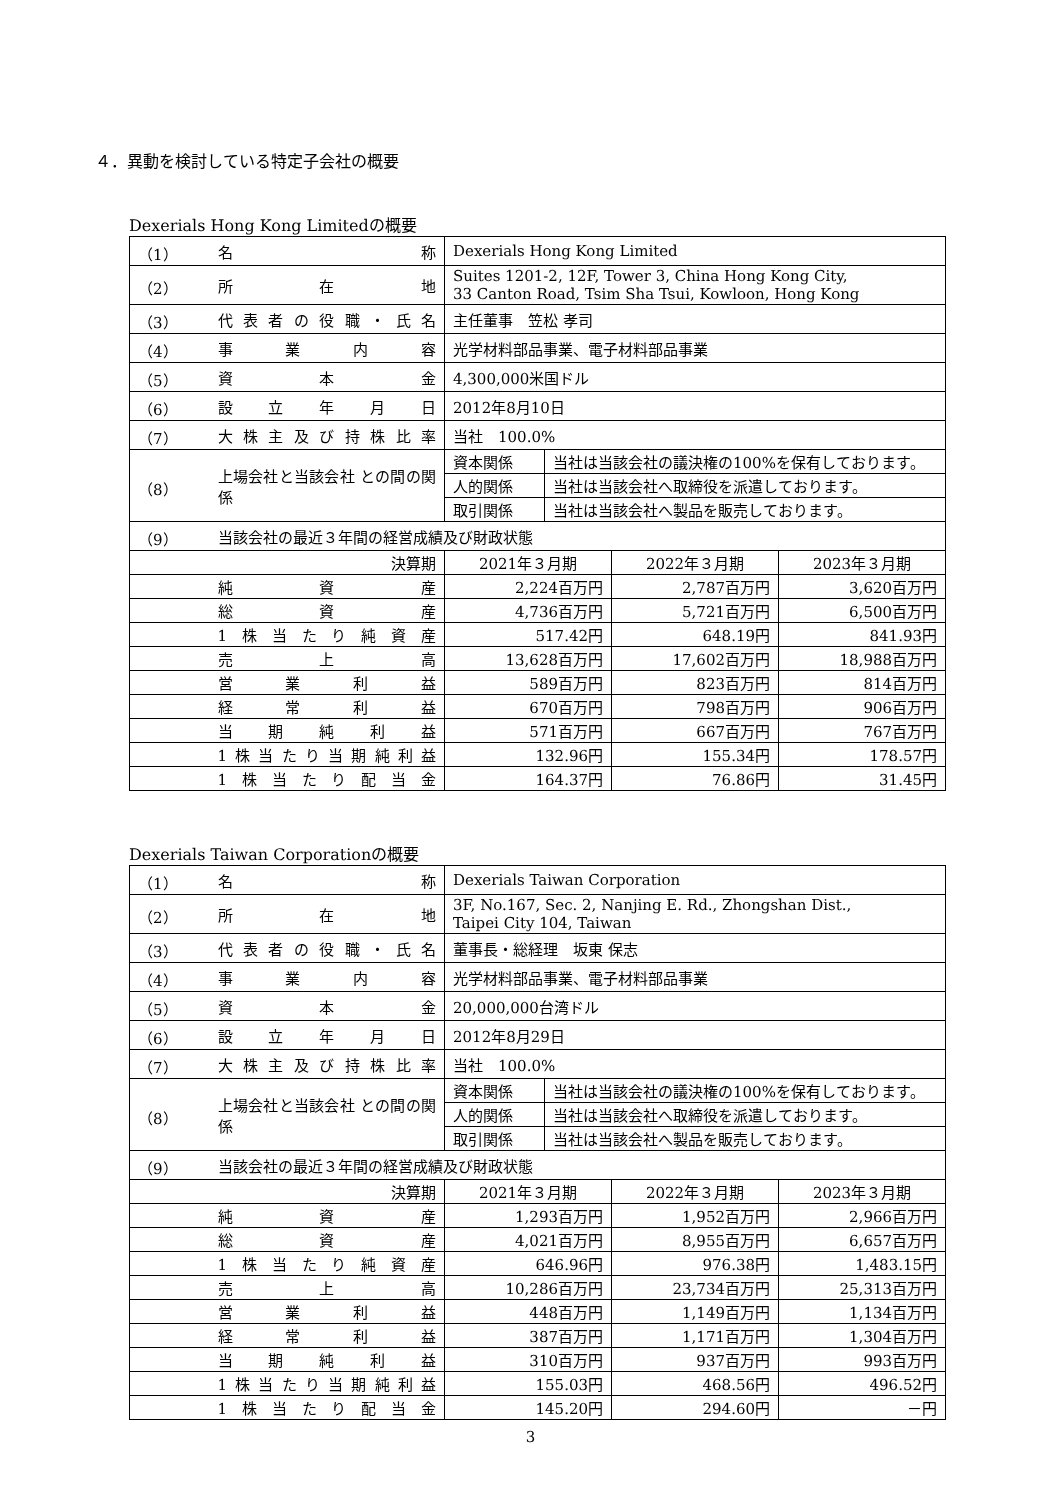４．異動を検討している特定子会社の概要
Dexerials Hong Kong Limitedの概要
| （1） | 名 称 | Dexerials Hong Kong Limited | | | |
| （2） | 所 在 地 | Suites 1201-2, 12F, Tower 3, China Hong Kong City, 33 Canton Road, Tsim Sha Tsui, Kowloon, Hong Kong | | | |
| （3） | 代表者の役職・氏名 | 主任董事 笠松 孝司 | | | |
| （4） | 事 業 内 容 | 光学材料部品事業、電子材料部品事業 | | | |
| （5） | 資 本 金 | 4,300,000米国ドル | | | |
| （6） | 設 立 年 月 日 | 2012年8月10日 | | | |
| （7） | 大株主及び持株比率 | 当社 100.0% | | | |
| （8） | 上場会社と当該会社 との間の関係 | 資本関係 | 当社は当該会社の議決権の100%を保有しております。 | | |
| | | 人的関係 | 当社は当該会社へ取締役を派遣しております。 | | |
| | | 取引関係 | 当社は当該会社へ製品を販売しております。 | | |
| （9） | 当該会社の最近３年間の経営成績及び財政状態 | | | | |
| 決算期 | | 2021年３月期 | | 2022年３月期 | 2023年３月期 |
| | 純 資 産 | 2,224百万円 | | 2,787百万円 | 3,620百万円 |
| | 総 資 産 | 4,736百万円 | | 5,721百万円 | 6,500百万円 |
| | 1株当たり純資産 | 517.42円 | | 648.19円 | 841.93円 |
| | 売 上 高 | 13,628百万円 | | 17,602百万円 | 18,988百万円 |
| | 営 業 利 益 | 589百万円 | | 823百万円 | 814百万円 |
| | 経 常 利 益 | 670百万円 | | 798百万円 | 906百万円 |
| | 当 期 純 利 益 | 571百万円 | | 667百万円 | 767百万円 |
| | 1株当たり当期純利益 | 132.96円 | | 155.34円 | 178.57円 |
| | 1株当たり配当金 | 164.37円 | | 76.86円 | 31.45円 |
Dexerials Taiwan Corporationの概要
| （1） | 名 称 | Dexerials Taiwan Corporation | | | |
| （2） | 所 在 地 | 3F, No.167, Sec. 2, Nanjing E. Rd., Zhongshan Dist., Taipei City 104, Taiwan | | | |
| （3） | 代表者の役職・氏名 | 董事長・総経理 坂東 保志 | | | |
| （4） | 事 業 内 容 | 光学材料部品事業、電子材料部品事業 | | | |
| （5） | 資 本 金 | 20,000,000台湾ドル | | | |
| （6） | 設 立 年 月 日 | 2012年8月29日 | | | |
| （7） | 大株主及び持株比率 | 当社 100.0% | | | |
| （8） | 上場会社と当該会社 との間の関係 | 資本関係 | 当社は当該会社の議決権の100%を保有しております。 | | |
| | | 人的関係 | 当社は当該会社へ取締役を派遣しております。 | | |
| | | 取引関係 | 当社は当該会社へ製品を販売しております。 | | |
| （9） | 当該会社の最近３年間の経営成績及び財政状態 | | | | |
| 決算期 | | 2021年３月期 | | 2022年３月期 | 2023年３月期 |
| | 純 資 産 | 1,293百万円 | | 1,952百万円 | 2,966百万円 |
| | 総 資 産 | 4,021百万円 | | 8,955百万円 | 6,657百万円 |
| | 1株当たり純資産 | 646.96円 | | 976.38円 | 1,483.15円 |
| | 売 上 高 | 10,286百万円 | | 23,734百万円 | 25,313百万円 |
| | 営 業 利 益 | 448百万円 | | 1,149百万円 | 1,134百万円 |
| | 経 常 利 益 | 387百万円 | | 1,171百万円 | 1,304百万円 |
| | 当 期 純 利 益 | 310百万円 | | 937百万円 | 993百万円 |
| | 1株当たり当期純利益 | 155.03円 | | 468.56円 | 496.52円 |
| | 1株当たり配当金 | 145.20円 | | 294.60円 | －円 |
3